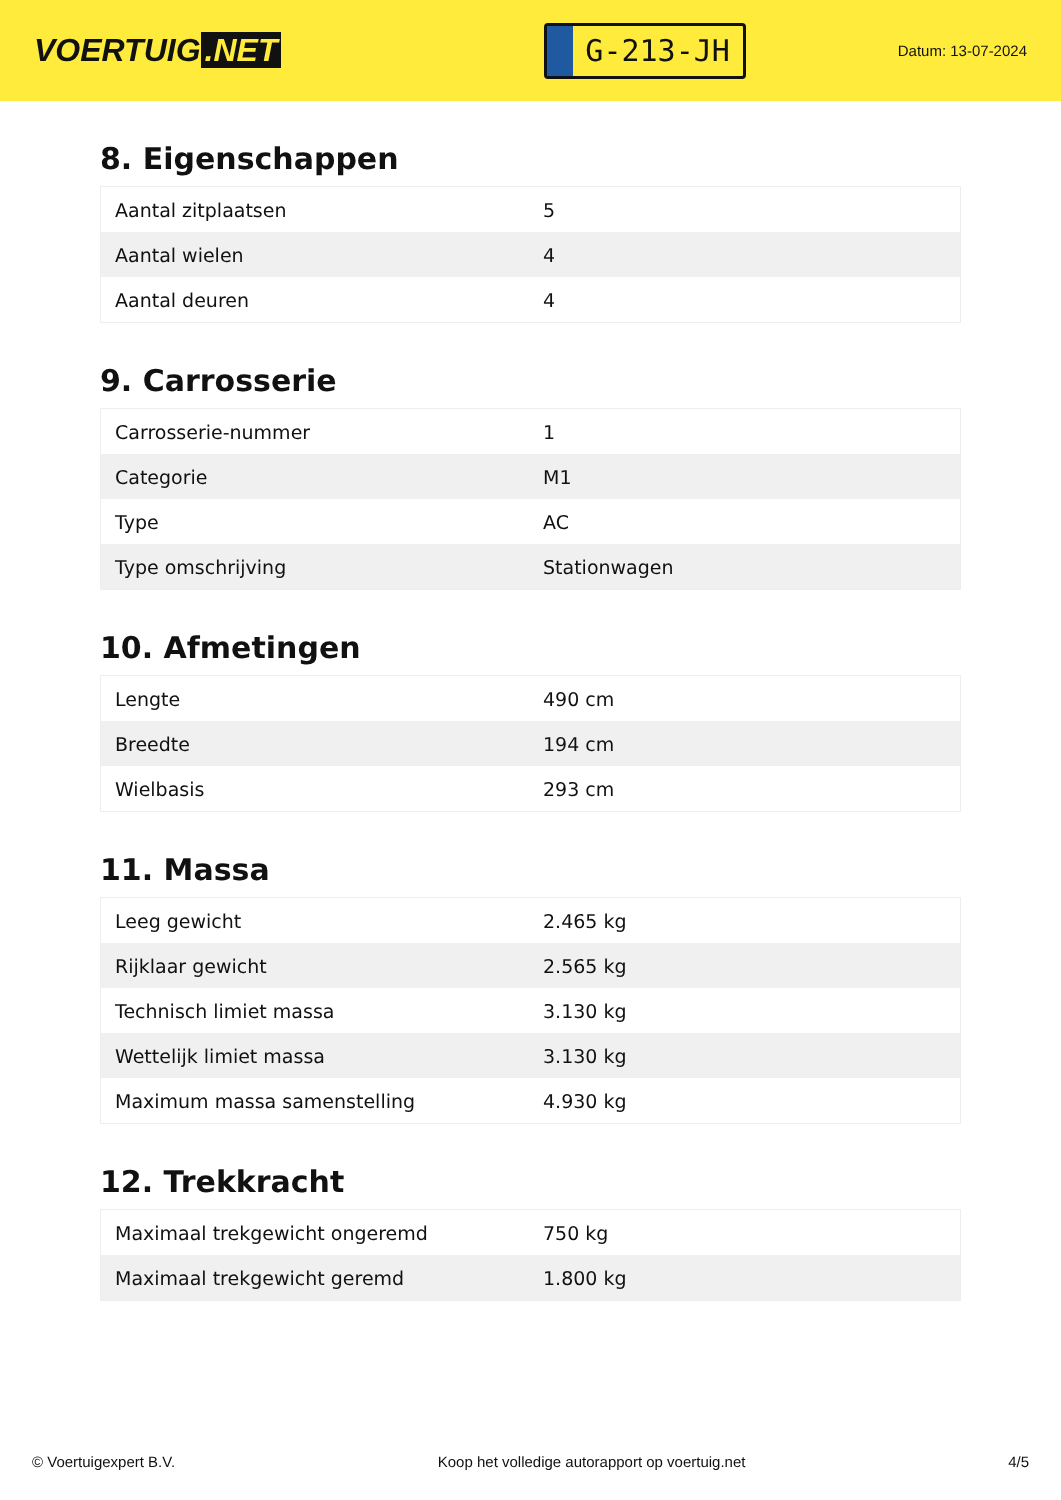VOERTUIG.NET
G-213-JH
Datum: 13-07-2024
8. Eigenschappen
| Aantal zitplaatsen | 5 |
| Aantal wielen | 4 |
| Aantal deuren | 4 |
9. Carrosserie
| Carrosserie-nummer | 1 |
| Categorie | M1 |
| Type | AC |
| Type omschrijving | Stationwagen |
10. Afmetingen
| Lengte | 490 cm |
| Breedte | 194 cm |
| Wielbasis | 293 cm |
11. Massa
| Leeg gewicht | 2.465 kg |
| Rijklaar gewicht | 2.565 kg |
| Technisch limiet massa | 3.130 kg |
| Wettelijk limiet massa | 3.130 kg |
| Maximum massa samenstelling | 4.930 kg |
12. Trekkracht
| Maximaal trekgewicht ongeremd | 750 kg |
| Maximaal trekgewicht geremd | 1.800 kg |
© Voertuigexpert B.V. Koop het volledige autorapport op voertuig.net 4/5